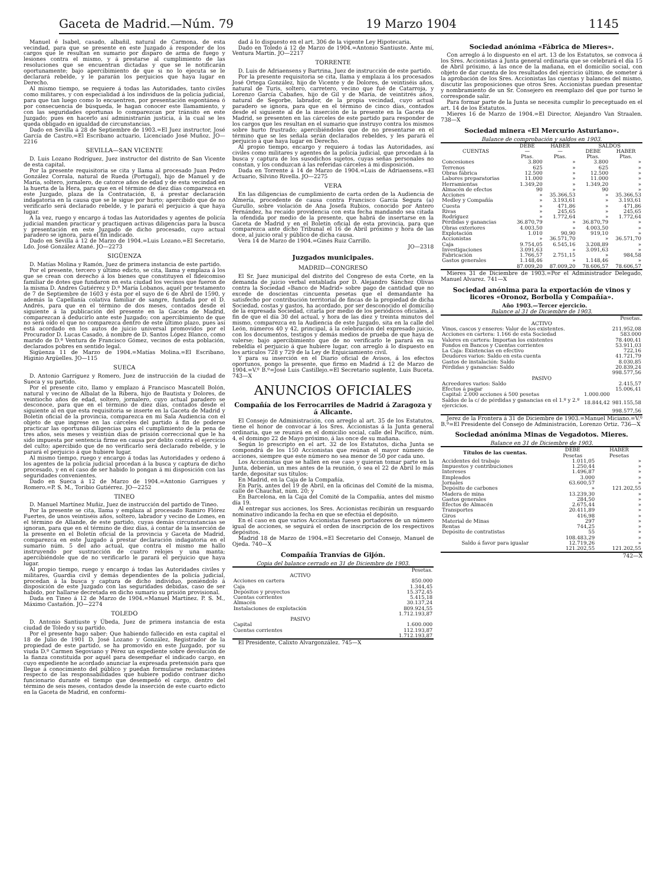Gaceta de Madrid.—Núm. 79 19 Marzo 1904 1145
Manuel é Isabel, casado, albañil, natural de Carmona, de esta vecindad, para que se presente en este Juzgado á responder de los cargos que le resultan en sumario por disparo de arma de fuego y lesiones contra el mismo, y á prestarse al cumplimiento de las resoluciones que se encuentran dictadas y que se le notificarán oportunamente; bajo apercibimiento de que si no lo ejecuta se le declarará rebelde, y le pararán los perjuicios que haya lugar en Derecho.
Al mismo tiempo, se requiere á todas las Autoridades, tanto civiles como militares, y con especialidad á los individuos de la policía judicial, para que tan luego como lo encuentren, por presentación espontánea ó por consecuencia de búsqueda, le hagan conocer este llamamiento, y con las seguridades oportunas lo comparezcan por tránsito en este Juzgado; pues en hacerlo así administrarán justicia, á la cual se les queda obligado en igualdad de circunstancias.
Dado en Sevilla á 28 de Septiembre de 1903.=El Juez instructor, José García de Castro.=El Escribano actuario, Licenciado José Muñoz. JO—2216
SEVILLA—SAN VICENTE
D. Luis Lozano Rodríguez, Juez instructor del distrito de San Vicente de esta capital.
Por la presente requisitoria se cita y llama al procesado Juan Pedro González Corrala, natural de Rueda (Portugal), hijo de Manuel y de María, soltero, jornalero, de catorce años de edad y de esta vecindad en la huerta de la Hera, para que en el término de diez días comparezca en este Juzgado, plaza de la Contratación, 8, á prestar declaración indagatoria en la causa que se le sigue por hurto; apercibido que de no verificarlo será declarado rebelde, y le parará el perjuicio á que haya lugar.
A la vez, ruego y encargo á todas las Autoridades y agentes de policía judicial manden practicar y practiquen activas diligencias para la busca y presentación en este Juzgado de dicho procesado, cuyo actual paradero se ignora, para el fin indicado.
Dado en Sevilla á 12 de Marzo de 1904.=Luis Lozano.=El Secretario, Ldo. José González Atané. JO—2273
SIGÜENZA
D. Matías Molina y Ramón, Juez de primera instancia de este partido.
Por el presente, tercero y último edicto, se cita, llama y emplaza á los que se crean con derecho á los bienes que constituyen el fideicomiso familiar de dotes que fundaron en esta ciudad los vecinos que fueron de la misma D. Andres Gutiérrez y D.ª María Lobanos, aquél por testamento de 7 de Septiembre de 1603 y ésta por el suyo de 6 de Abril de 1590, y además la Capellanía colativa familiar de sangre, fundada por el D. Andrés, para que en el término de dos meses, contados desde el siguiente á la publicación del presente en la Gaceta de Madrid, comparezcan á deducirlo ante este Juzgado; con apercibimiento de que no será oído el que no comparezca dentro de este último plazo, pues así está acordado en los autos de juicio universal promovidos por el Procurador D. Lucas Casado, á nombre de D. Santos López Blanco, como marido de D.ª Ventura de Francisco Gómez, vecinos de esta población, declarados pobres en sentido legal.
Sigüenza 11 de Marzo de 1904.=Matías Molina.=El Escribano, Higinio Argüelles. JO—115
SUECA
D. Antonio Garríguez y Romero, Juez de instrucción de la ciudad de Sueca y su partido.
Por el presente cito, llamo y emplazo á Francisco Mascatell Bolón, natural y vecino de Albalat de la Ribera, hijo de Bautista y Dolores, de veintiocho años de edad, soltero, jornalero, cuyo actual paradero se desconoce, para que en el término de diez días, contados desde el siguiente al en que esta requisitoria se inserte en la Gaceta de Madrid y Boletín oficial de la provincia, comparezca en mi Sala Audiencia con el objeto de que ingrese en las cárceles del partido á fin de poderse practicar las oportunas diligencias para el cumplimiento de la pena de tres años, seis meses y veintiún días de prisión correccional que le ha sido impuesta por sentencia firme en causa por delito contra el ejercicio del culto; apercibido que de no verificarlo será declarado rebelde, y le parará el perjuicio á que hubiere lugar.
Al mismo tiempo, ruego y encargo á todas las Autoridades y ordeno á los agentes de la policía judicial procedan á la busca y captura de dicho procesado, y en el caso de ser habido lo pongan á mi disposición con las seguridades convenientes.
Dado en Sueca á 12 de Marzo de 1904.=Antonio Garrigues y Romero.=P. S. M., Toribio Gutiérrez. JO—2252
TINEO
D. Manuel Martínez Muñiz, Juez de instrucción del partido de Tineo.
Por la presente se cita, llama y emplaza al procesado Ramiro Flórez Fuertes, de unos veintiséis años, soltero, labrador y vecino de Lomes, en el término de Allande, de este partido, cuyas demás circunstancias se ignoran, para que en el término de diez días, á contar de la inserción de la presente en el Boletín oficial de la provincia y Gaceta de Madrid, comparezca en este Juzgado á prestar declaración indagatoria en el sumario núm. 5 del año actual, que contra el mismo me hallo instruyendo por sustracción de cuatro relojes y una manta; apercibiéndole que de no verificarlo le parará el perjuicio que haya lugar.
Al propio tiempo, ruego y encargo á todas las Autoridades civiles y militares, Guardia civil y demás dependientes de la policía judicial, procedan á la busca y captura de dicho individuo, poniéndolo á disposición de este Juzgado con las seguridades debidas, caso de ser habido, por hallarse decretada en dicho sumario su prisión provisional.
Dada en Tineo á 12 de Marzo de 1904.=Manuel Martínez. P. S. M., Máximo Castañón. JO—2274
TOLEDO
D. Antonio Santiuste y Úbeda, Juez de primera instancia de esta ciudad de Toledo y su partido.
Por el presente hago saber: Que habiendo fallecido en esta capital el 18 de Julio de 1901 D. José Lozano y González, Registrador de la propiedad de este partido, se ha promovido en este Juzgado, por su viuda D.ª Carmen Segoviano y Pérez un expediente sobre devolución de la fianza constituída por aquél para desempeñar el indicado cargo, en cuyo expediente he acordado anunciar la expresada pretensión para que llegue á conocimiento del público y puedan formularse reclamaciones respecto de las responsabilidades que hubiere podido contraer dicho funcionario durante el tiempo que desempeñó el cargo, dentro del término de seis meses, contados desde la inserción de este cuarto edicto en la Gaceta de Madrid, en conformi-
dad á lo dispuesto en el art. 306 de la vigente Ley Hipotecaria.
Dado en Toledo á 12 de Marzo de 1904.=Antonio Santiuste. Ante mí, Ventura Martín. JO—2217
TORRENTE
D. Luis de Adriaensens y Bartrina, Juez de instrucción de este partido.
Por la presente requisitoria se cita, llama y emplaza á los procesados José Ortega González, hijo de Vicente y de Dolores, de veintiséis años, natural de Turis, soltero, carretero, vecino que fué de Catarroja, y Lorenzo García Cabañes, hijo de Gil y de María, de veintitrés años, natural de Segorbe, labrador, de la propia vecindad, cuyo actual paradero se ignora, para que en el término de cinco días, contados desde el siguiente al de la inserción de la presente en la Gaceta de Madrid, se presenten en las cárceles de este partido para responder de los cargos que les resultan en el sumario que instruyo contra los mismos sobre hurto frustrado; apercibiéndoles que de no presentarse en el término que se les señala serán declarados rebeldes, y les parará el perjuicio á que haya lugar en Derecho.
Al propio tiempo, encargo y requiero á todas las Autoridades, así civiles como militares y agentes de la policía judicial, que procedan á la busca y captura de los susodichos sujetos, cuyas señas personales no constan, y los conduzcan á las referidas cárceles á mi disposición.
Dada en Torrente á 14 de Marzo de 1904.=Luis de Adriaensens.=El Actuario, Silvino Rivella. JO—2275
VERA
En las diligencias de cumplimiento de carta orden de la Audiencia de Almería, procedente de causa contra Francisco García Segura (a) Gurullo, sobre violación de Ana Josefa Rubios, conocido por Antero Fernández, ha recaído providencia con esta fecha mandando sea citada la ofendida por medio de la presente, que habrá de insertarse en la Gaceta de Madrid y en el Boletín oficial de esta provincia, para que comparezca ante dicho Tribunal el 16 de Abril próximo y hora de las doce, al juicio oral y público de dicha causa.
Vera 14 de Marzo de 1904.=Ginés Ruiz Carrillo.
JO—2318
Juzgados municipales.
MADRID—CONGRESO
El Sr. Juez municipal del distrito del Congreso de esta Corte, en la demanda de juicio verbal entablada por D. Alejandro Sánchez Olivas contra la Sociedad «Banco de Madrid» sobre pago de cantidad que no excede de doscientas cincuenta pesetas que el demandante ha satisfecho por contribución territorial de fincas de la propiedad de dicha Sociedad, costas y gastos, ha acordado, por ser desconocido el domicilio de la expresada Sociedad, citarla por medio de los periódicos oficiales, á fin de que el día 30 del actual, y hora de las diez y treinta minutos del mismo, comparezca en la Audiencia de este Juzgado, sita en la calle del León, números 40 y 42, principal, á la celebración del expresado juicio, con los documentos, testigos y demás medios de prueba de que haya de valerse; bajo apercibimiento que de no verificarlo le parará en su rebeldía el perjuicio á que hubiere lugar, con arreglo á lo dispuesto en los artículos 728 y 729 de la Ley de Enjuiciamiento civil.
Y para su inserción en el Diario oficial de Avisos, á los efectos oportunos, pongo la presente, que firmo en Madrid á 12 de Marzo de 1904.=V.º B.º=José Luis Castillejo.=El Secretario suplente, Luis Buceta. 743—X
ANUNCIOS OFICIALES
Compañía de los Ferrocarriles de Madrid á Zaragoza y á Alicante.
El Consejo de Administración, con arreglo al art. 35 de los Estatutos, tiene el honor de convocar á los Sres. Accionistas á la Junta general ordinaria, que se reunirá en el domicilio social, calle del Pacífico, núm. 4, el domingo 22 de Mayo próximo, á las once de su mañana.
Según lo prescripto en el art. 32 de los Estatutos, dicha Junta se compondrá de los 150 Accionistas que reúnan el mayor número de acciones, siempre que este número no sea menor de 50 por cada uno.
Los Accionistas que se hallen en ese caso y quieran tomar parte en la Junta, deberán, un mes antes de la reunión, ó sea el 22 de Abril lo más tarde, depositar sus títulos:
En Madrid, en la Caja de la Compañía.
En París, antes del 19 de Abril, en la oficinas del Comité de la misma, calle de Chauchat, núm. 20; y
En Barcelona, en la Caja del Comité de la Compañía, antes del mismo día 19.
Al entregar sus acciones, los Sres. Accionistas recibirán un resguardo nominativo indicando la fecha en que se efectúa el depósito.
En el caso en que varios Accionistas fuesen portadores de un número igual de acciones, se seguirá el orden de inscripción de los respectivos depósitos.
Madrid 18 de Marzo de 1904.=El Secretario del Consejo, Manuel de Ojeda. 740—X
Compañía Tranvías de Gijón.
Copia del balance cerrado en 31 de Diciembre de 1903.
| | Pesetas. |
| --- | --- |
| ACTIVO | |
| Acciones en cartera | 850.000 |
| Caja | 1.344,45 |
| Depósitos y proyectos | 15.372,45 |
| Cuentas corrientes | 5.415,18 |
| Almacén | 30.137,24 |
| Instalaciones de explotación | 809.924,55 |
| | 1.712.193,87 |
| PASIVO | |
| Capital | 1.600.000 |
| Cuentas corrientes | 112.193,87 |
| | 1.712.193,87 |
El Presidente, Calixto Alvargonzález. 745—X
Sociedad anónima «Fábrica de Mieres».
Con arreglo á lo dispuesto en el art. 13 de los Estatutos, se convoca á los Sres. Accionistas á Junta general ordinaria que se celebrará el día 15 de Abril próximo, á las once de la mañana, en el domicilio social, con objeto de dar cuenta de los resultados del ejercicio último, de someter á la aprobación de los Sres. Accionistas las cuentas y balances del mismo, discutir las proposiciones que otros Sres. Accionistas puedan presentar y nombramiento de un Sr. Consejero en reemplazo del que por turno le corresponde salir.
Para formar parte de la Junta se necesita cumplir lo preceptuado en el art. 14 de los Estatutos.
Mieres 16 de Marzo de 1904.=El Director, Alejandro Van Straalen. 738—X
Sociedad minera «El Mercurio Asturiano».
Balance de comprobación y saldos en 1903.
| CUENTAS | DEBE — Ptas. | HABER — Ptas. | SALDOS | |
| --- | --- | --- | --- | --- |
| | | | DEBE Ptas. | HABER Ptas. |
| Concesiones | 3.800 | » | 3.800 | » |
| Terrenos | 625 | » | 625 | » |
| Obras fábrica | 12.500 | » | 12.500 | » |
| Labores preparatorias | 11.000 | » | 11.000 | » |
| Herramientas | 1.349,20 | » | 1.349,20 | » |
| Almacén de efectos | 90 | » | 90 | » |
| Acciones | » | 35.366,53 | » | 35.366,53 |
| Medley y Compañía | » | 3.193,61 | » | 3.193,61 |
| Cuesta | » | 471,86 | » | 471,86 |
| Rivas | » | 245,65 | » | 245,65 |
| Rodríguez | » | 1.772,64 | » | 1.772,64 |
| Pérdidas y ganancias | 36.870,79 | » | 36.870,79 | » |
| Obras exteriores | 4.003,50 | » | 4.003,50 | » |
| Explotación | 1.010 | 90,90 | 919,10 | » |
| Accionistas | » | 36.571,70 | » | 36.571,70 |
| Caja | 9.754,05 | 6.545,16 | 3.208,89 | » |
| Investigaciones | 3.091,63 | » | 3.091,63 | » |
| Fabricación | 1.766,57 | 2.751,15 | » | 984,58 |
| Gastos generales | 1.148,46 | » | 1.148,46 | » |
| | 87.009,20 | 87.009,20 | 78.606,57 | 78.606,57 |
Mieres 31 de Diciembre de 1903.=Por el Administrador Delegado, Manuel Alvarez. 741—X
Sociedad anónima para la exportación de vinos y licores «Oronoz, Borbolla y Compañía».
Año 1903.—Tercer ejercicio.
Balance al 31 de Diciembre de 1903.
| | | Pesetas. |
| --- | --- | --- |
| ACTIVO | | |
| Vinos, cascos y enseres: Valor de los existentes. | | 211.952,08 |
| Acciones en cartera: 1.166 de esta Sociedad | | 583.000 |
| Valores en cartera: Importan los existentes | | 78.400,41 |
| Fondos en Bancos y Cuentas corrientes | | 53.911,03 |
| La Caja: Existencias en efectivo | | 722,16 |
| Deudores varios: Saldo en esta cuenta | | 41.721,79 |
| Gastos de instalación: Saldo | | 8.030,85 |
| Pérdidas y ganancias: Saldo | | 20.839,24 |
| | | 998.577,56 |
| PASIVO | | |
| Acreedores varios: Saldo | | 2.415,57 |
| Efectos á pagar | | 15.006,41 |
| Capital: 2.000 acciones á 500 pesetas | 1.000.000 | |
| Saldos de la c/ de pérdidas y ganancias en el 1.º y 2.º ejercicios. | 18.844,42 | 981.155,58 |
| | | 998.577,56 |
Jerez de la Frontera á 31 de Diciembre de 1903.=Manuel Miciano.=V.º B.º=El Presidente del Consejo de Administración, Lorenzo Ortiz. 736—X
Sociedad anónima Minas de Vegadotos. Mieres.
Balance en 31 de Diciembre de 1903.
| Títulos de las cuentas. | DEBE Pesetas | HABER Pesetas |
| --- | --- | --- |
| Accidentes del trabajo | 1.011,05 | » |
| Impuestos y contribuciones | 1.250,44 | » |
| Intereses | 1.496,87 | » |
| Empleados | 3.000 | » |
| Jornales | 63.600,57 | » |
| Depósito de carbones | » | 121.202,55 |
| Madera de mina | 13.239,30 | » |
| Gastos generales | 284,50 | » |
| Efectos de Almacén | 2.675,44 | » |
| Transportes | 20.411,89 | » |
| Giros | 416,98 | » |
| Material de Minas | 297 | » |
| Rentas | 744,25 | » |
| Depósito de contratistas | 55 | » |
| | 108.483,29 | » |
| Saldo á favor para igualar | 12.719,26 | » |
| | 121.202,55 | 121.202,55 |
742—X